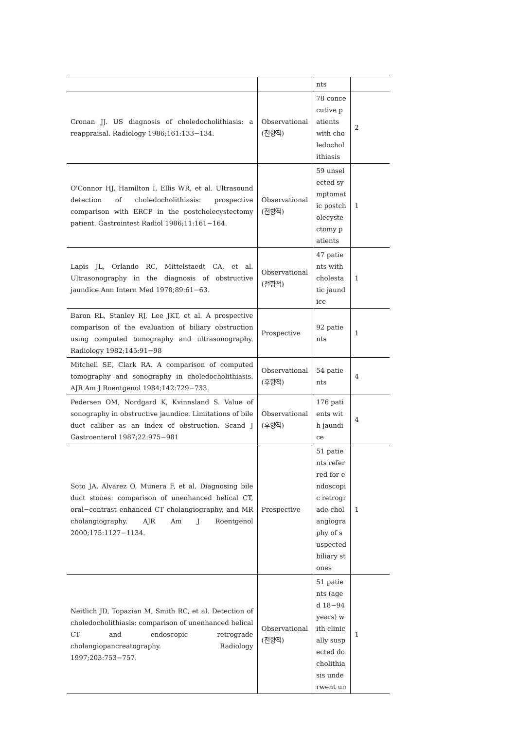| | | nts | |
| Cronan JJ. US diagnosis of choledocholithiasis: a reappraisal. Radiology 1986;161:133−134. | Observational (전향적) | 78 concecutive patients with choledocholithiasis | 2 |
| O'Connor HJ, Hamilton I, Ellis WR, et al. Ultrasound detection of choledocholithiasis: prospective comparison with ERCP in the postcholecystectomy patient. Gastrointest Radiol 1986;11:161−164. | Observational (전향적) | 59 unselected symptomatic postcholecystectomy patients | 1 |
| Lapis JL, Orlando RC, Mittelstaedt CA, et al. Ultrasonography in the diagnosis of obstructive jaundice.Ann Intern Med 1978;89:61−63. | Observational (전향적) | 47 patients with cholestatic jaundice | 1 |
| Baron RL, Stanley RJ, Lee JKT, et al. A prospective comparison of the evaluation of biliary obstruction using computed tomography and ultrasonography. Radiology 1982;145:91−98 | Prospective | 92 patients | 1 |
| Mitchell SE, Clark RA. A comparison of computed tomography and sonography in choledocholithiasis. AJR Am J Roentgenol 1984;142:729−733. | Observational (후향적) | 54 patients | 4 |
| Pedersen OM, Nordgard K, Kvinnsland S. Value of sonography in obstructive jaundice. Limitations of bile duct caliber as an index of obstruction. Scand J Gastroenterol 1987;22:975−981 | Observational (후향적) | 176 patients with jaundice | 4 |
| Soto JA, Alvarez O, Munera F, et al. Diagnosing bile duct stones: comparison of unenhanced helical CT, oral−contrast enhanced CT cholangiography, and MR cholangiography. AJR Am J Roentgenol 2000;175:1127−1134. | Prospective | 51 patients referred for endoscopic retrograde cholangiography of suspected biliary stones | 1 |
| Neitlich JD, Topazian M, Smith RC, et al. Detection of choledocholithiasis: comparison of unenhanced helical CT and endoscopic retrograde cholangiopancreatography. Radiology 1997;203:753−757. | Observational (전향적) | 51 patients (aged 18−94 years) with clinically suspected docholithiasis underwent un | 1 |